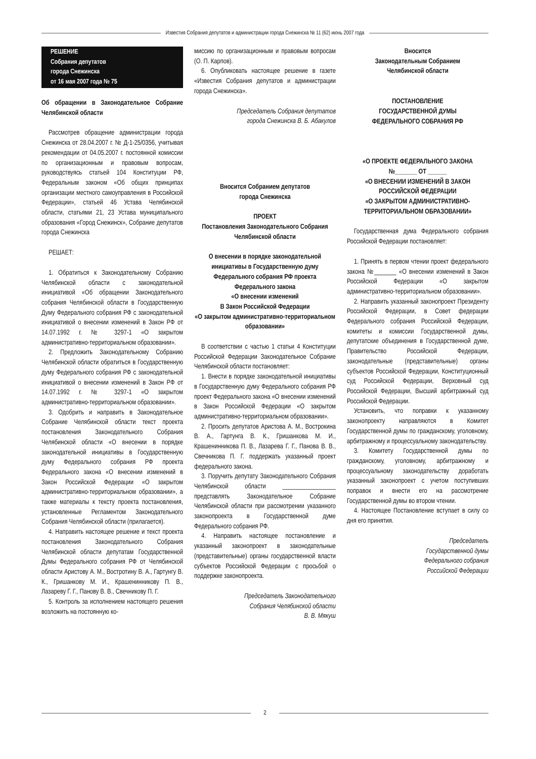Известия Собрания депутатов и администрации города Снежинска № 11 (62) июнь 2007 года
РЕШЕНИЕ
Собрания депутатов
города Снежинска
от 16 мая 2007 года № 75
Об обращении в Законодательное Собрание Челябинской области
Рассмотрев обращение администрации города Снежинска от 28.04.2007 г. № Д-1-25/0356, учитывая рекомендации от 04.05.2007 г. постоянной комиссии по организационным и правовым вопросам, руководствуясь статьей 104 Конституции РФ, Федеральным законом «Об общих принципах организации местного самоуправления в Российской Федерации», статьей 46 Устава Челябинской области, статьями 21, 23 Устава муниципального образования «Город Снежинск», Собрание депутатов города Снежинска
РЕШАЕТ:
1. Обратиться к Законодательному Собранию Челябинской области с законодательной инициативой «Об обращении Законодательного собрания Челябинской области в Государственную Думу Федерального собрания РФ с законодательной инициативой о внесении изменений в Закон РФ от 14.07.1992 г. № 3297-1 «О закрытом административно-территориальном образовании».
2. Предложить Законодательному Собранию Челябинской области обратиться в Государственную думу Федерального собрания РФ с законодательной инициативой о внесении изменений в Закон РФ от 14.07.1992 г. № 3297-1 «О закрытом административно-территориальном образовании».
3. Одобрить и направить в Законодательное Собрание Челябинской области текст проекта постановления Законодательного Собрания Челябинской области «О внесении в порядке законодательной инициативы в Государственную думу Федерального собрания РФ проекта Федерального закона «О внесении изменений в Закон Российской Федерации «О закрытом административно-территориальном образовании», а также материалы к тексту проекта постановления, установленные Регламентом Законодательного Собрания Челябинской области (прилагается).
4. Направить настоящее решение и текст проекта постановления Законодательного Собрания Челябинской области депутатам Государственной Думы Федерального собрания РФ от Челябинской области Аристову А. М., Востротину В. А., Гартунгу В. К., Гришанкову М. И., Крашенинникову П. В., Лазареву Г. Г., Панову В. В., Свечникову П. Г.
5. Контроль за исполнением настоящего решения возложить на постоянную ко-
миссию по организационным и правовым вопросам (О. П. Карпов).
6. Опубликовать настоящее решение в газете «Известия Собрания депутатов и администрации города Снежинска».
Председатель Собрания депутатов
города Снежинска В. Б. Абакулов
Вносится Собранием депутатов
города Снежинска
ПРОЕКТ
Постановления Законодательного Собрания Челябинской области
О внесении в порядке законодательной инициативы в Государственную думу Федерального собрания РФ проекта Федерального закона
«О внесении изменений
В Закон Российской Федерации
«О закрытом административно-территориальном образовании»
В соответствии с частью 1 статьи 4 Конституции Российской Федерации Законодательное Собрание Челябинской области постановляет:
1. Внести в порядке законодательной инициативы в Государственную думу Федерального собрания РФ проект Федерального закона «О внесении изменений в Закон Российской Федерации «О закрытом административно-территориальном образовании».
2. Просить депутатов Аристова А. М., Вострокина В. А., Гартунга В. К., Гришанкова М. И., Крашенинникова П. В., Лазарева Г. Г., Панова В. В., Свечникова П. Г. поддержать указанный проект федерального закона.
3. Поручить депутату Законодательного Собрания Челябинской области _________________ представлять Законодательное Собрание Челябинской области при рассмотрении указанного законопроекта в Государственной думе Федерального собрания РФ.
4. Направить настоящее постановление и указанный законопроект в законодательные (представительные) органы государственной власти субъектов Российской Федерации с просьбой о поддержке законопроекта.
Председатель Законодательного
Собрания Челябинской области
В. В. Мякуш
Вносится
Законодательным Собранием
Челябинской области
ПОСТАНОВЛЕНИЕ
ГОСУДАРСТВЕННОЙ ДУМЫ
ФЕДЕРАЛЬНОГО СОБРАНИЯ РФ
«О ПРОЕКТЕ ФЕДЕРАЛЬНОГО ЗАКОНА
№_______ ОТ ______
«О ВНЕСЕНИИ ИЗМЕНЕНИЙ В ЗАКОН РОССИЙСКОЙ ФЕДЕРАЦИИ
«О ЗАКРЫТОМ АДМИНИСТРАТИВНО-ТЕРРИТОРИАЛЬНОМ ОБРАЗОВАНИИ»
Государственная дума Федерального собрания Российской Федерации постановляет:
1. Принять в первом чтении проект федерального закона №_______ «О внесении изменений в Закон Российской Федерации «О закрытом административно-территориальном образовании».
2. Направить указанный законопроект Президенту Российской Федерации, в Совет федерации Федерального собрания Российской Федерации, комитеты и комиссии Государственной думы, депутатские объединения в Государственной думе, Правительство Российской Федерации, законодательные (представительные) органы субъектов Российской Федерации, Конституционный суд Российской Федерации, Верховный суд Российской Федерации, Высший арбитражный суд Российской Федерации.
Установить, что поправки к указанному законопроекту направляются в Комитет Государственной думы по гражданскому, уголовному, арбитражному и процессуальному законодательству.
3. Комитету Государственной думы по гражданскому, уголовному, арбитражному и процессуальному законодательству доработать указанный законопроект с учетом поступивших поправок и внести его на рассмотрение Государственной думы во втором чтении.
4. Настоящее Постановление вступает в силу со дня его принятия.
Председатель
Государственной думы
Федерального собрания
Российской Федерации
2